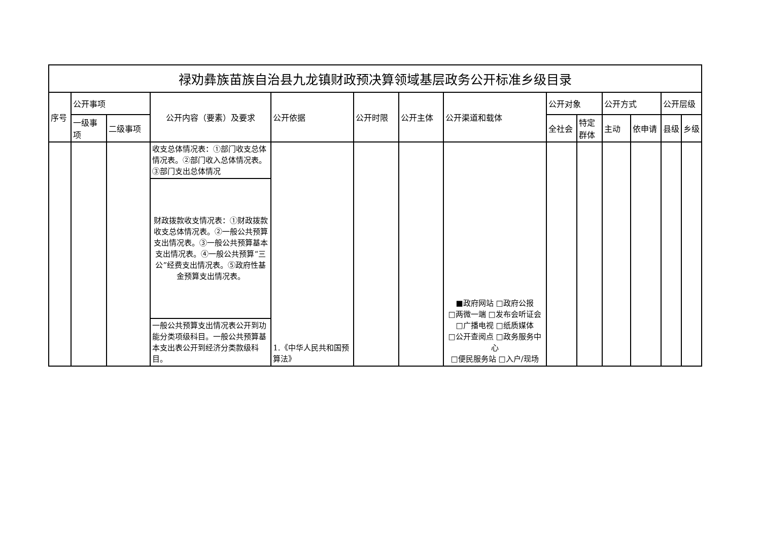| 禄劝彝族苗族自治县九龙镇财政预决算领域基层政务公开标准乡级目录 | | | | | | | | | | | | | |
| --- | --- | --- | --- | --- | --- | --- | --- | --- | --- | --- | --- | --- | --- |
| 序号 | 公开事项 | | 公开内容（要素）及要求 | 公开依据 | 公开时限 | 公开主体 | 公开渠道和载体 | 公开对象 | | 公开方式 | | 公开层级 | |
| | 一级事项 | 二级事项 | | | | | | 全社会 | 特定群体 | 主动 | 依申请 | 县级 | 乡级 |
| | | | 收支总体情况表：①部门收支总体情况表。②部门收入总体情况表。③部门支出总体情况 | 1.《中华人民共和国预算法》 | | | ■政府网站 □政府公报 □两微一端 □发布会听证会 □广播电视 □纸质媒体 □公开查阅点 □政务服务中心 □便民服务站 □入户/现场 | | | | | | |
| | | | 财政拨款收支情况表：①财政拨款收支总体情况表。②一般公共预算支出情况表。③一般公共预算基本支出情况表。④一般公共预算“三公”经费支出情况表。⑤政府性基金预算支出情况表。 | | | | | | | | | | |
| | | | 一般公共预算支出情况表公开到功能分类项级科目。一般公共预算基本支出表公开到经济分类款级科目。 | | | | | | | | | | |